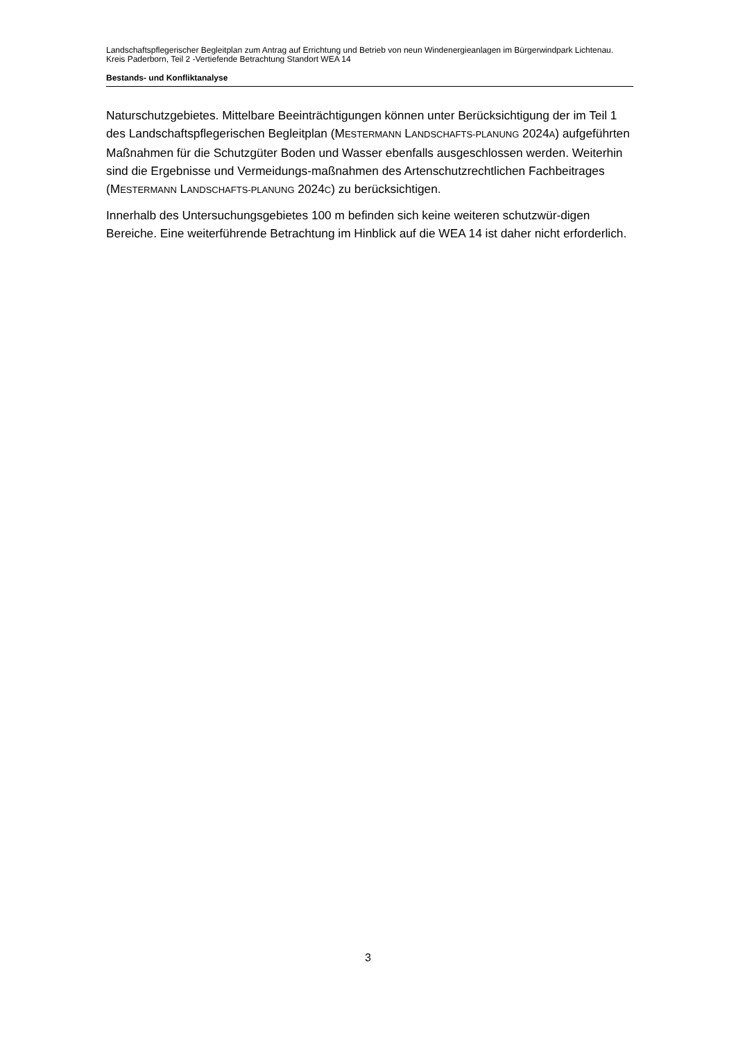Landschaftspflegerischer Begleitplan zum Antrag auf Errichtung und Betrieb von neun Windenergieanlagen im Bürgerwindpark Lichtenau. Kreis Paderborn, Teil 2 -Vertiefende Betrachtung Standort WEA 14
Bestands- und Konfliktanalyse
Naturschutzgebietes. Mittelbare Beeinträchtigungen können unter Berücksichtigung der im Teil 1 des Landschaftspflegerischen Begleitplan (MESTERMANN LANDSCHAFTS-PLANUNG 2024A) aufgeführten Maßnahmen für die Schutzgüter Boden und Wasser ebenfalls ausgeschlossen werden. Weiterhin sind die Ergebnisse und Vermeidungs-maßnahmen des Artenschutzrechtlichen Fachbeitrages (MESTERMANN LANDSCHAFTS-PLANUNG 2024C) zu berücksichtigen.
Innerhalb des Untersuchungsgebietes 100 m befinden sich keine weiteren schutzwür-digen Bereiche. Eine weiterführende Betrachtung im Hinblick auf die WEA 14 ist daher nicht erforderlich.
3